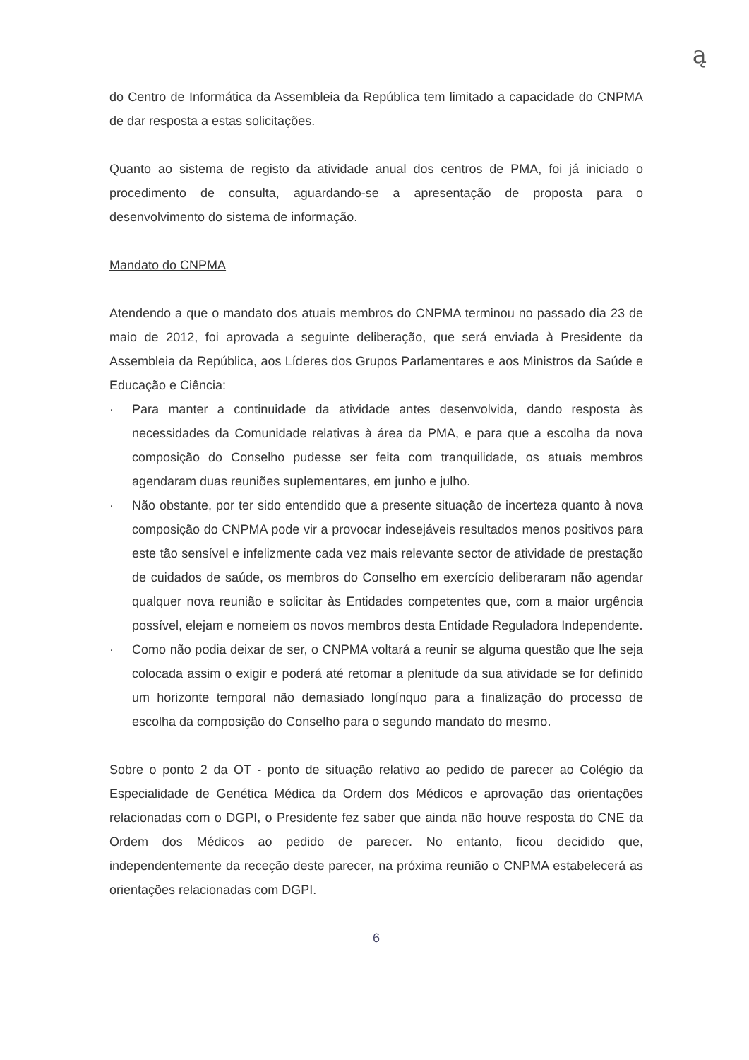ą
do Centro de Informática da Assembleia da República tem limitado a capacidade do CNPMA de dar resposta a estas solicitações.
Quanto ao sistema de registo da atividade anual dos centros de PMA, foi já iniciado o procedimento de consulta, aguardando-se a apresentação de proposta para o desenvolvimento do sistema de informação.
Mandato do CNPMA
Atendendo a que o mandato dos atuais membros do CNPMA terminou no passado dia 23 de maio de 2012, foi aprovada a seguinte deliberação, que será enviada à Presidente da Assembleia da República, aos Líderes dos Grupos Parlamentares e aos Ministros da Saúde e Educação e Ciência:
· Para manter a continuidade da atividade antes desenvolvida, dando resposta às necessidades da Comunidade relativas à área da PMA, e para que a escolha da nova composição do Conselho pudesse ser feita com tranquilidade, os atuais membros agendaram duas reuniões suplementares, em junho e julho.
· Não obstante, por ter sido entendido que a presente situação de incerteza quanto à nova composição do CNPMA pode vir a provocar indesejáveis resultados menos positivos para este tão sensível e infelizmente cada vez mais relevante sector de atividade de prestação de cuidados de saúde, os membros do Conselho em exercício deliberaram não agendar qualquer nova reunião e solicitar às Entidades competentes que, com a maior urgência possível, elejam e nomeiem os novos membros desta Entidade Reguladora Independente.
· Como não podia deixar de ser, o CNPMA voltará a reunir se alguma questão que lhe seja colocada assim o exigir e poderá até retomar a plenitude da sua atividade se for definido um horizonte temporal não demasiado longínquo para a finalização do processo de escolha da composição do Conselho para o segundo mandato do mesmo.
Sobre o ponto 2 da OT - ponto de situação relativo ao pedido de parecer ao Colégio da Especialidade de Genética Médica da Ordem dos Médicos e aprovação das orientações relacionadas com o DGPI, o Presidente fez saber que ainda não houve resposta do CNE da Ordem dos Médicos ao pedido de parecer. No entanto, ficou decidido que, independentemente da receção deste parecer, na próxima reunião o CNPMA estabelecerá as orientações relacionadas com DGPI.
6